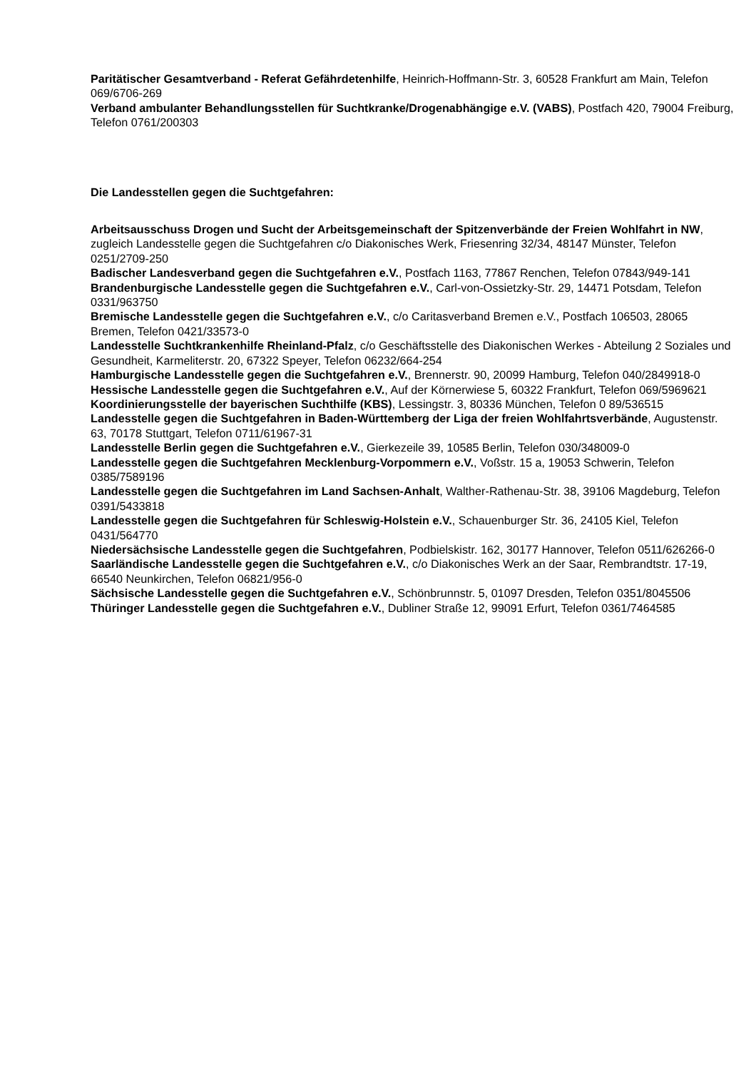Paritätischer Gesamtverband - Referat Gefährdetenhilfe, Heinrich-Hoffmann-Str. 3, 60528 Frankfurt am Main, Telefon 069/6706-269
Verband ambulanter Behandlungsstellen für Suchtkranke/Drogenabhängige e.V. (VABS), Postfach 420, 79004 Freiburg, Telefon 0761/200303
Die Landesstellen gegen die Suchtgefahren:
Arbeitsausschuss Drogen und Sucht der Arbeitsgemeinschaft der Spitzenverbände der Freien Wohlfahrt in NW, zugleich Landesstelle gegen die Suchtgefahren c/o Diakonisches Werk, Friesenring 32/34, 48147 Münster, Telefon 0251/2709-250
Badischer Landesverband gegen die Suchtgefahren e.V., Postfach 1163, 77867 Renchen, Telefon 07843/949-141
Brandenburgische Landesstelle gegen die Suchtgefahren e.V., Carl-von-Ossietzky-Str. 29, 14471 Potsdam, Telefon 0331/963750
Bremische Landesstelle gegen die Suchtgefahren e.V., c/o Caritasverband Bremen e.V., Postfach 106503, 28065 Bremen, Telefon 0421/33573-0
Landesstelle Suchtkrankenhilfe Rheinland-Pfalz, c/o Geschäftsstelle des Diakonischen Werkes - Abteilung 2 Soziales und Gesundheit, Karmeliterstr. 20, 67322 Speyer, Telefon 06232/664-254
Hamburgische Landesstelle gegen die Suchtgefahren e.V., Brennerstr. 90, 20099 Hamburg, Telefon 040/2849918-0
Hessische Landesstelle gegen die Suchtgefahren e.V., Auf der Körnerwiese 5, 60322 Frankfurt, Telefon 069/5969621
Koordinierungsstelle der bayerischen Suchthilfe (KBS), Lessingstr. 3, 80336 München, Telefon 0 89/536515
Landesstelle gegen die Suchtgefahren in Baden-Württemberg der Liga der freien Wohlfahrtsverbände, Augustenstr. 63, 70178 Stuttgart, Telefon 0711/61967-31
Landesstelle Berlin gegen die Suchtgefahren e.V., Gierkezeile 39, 10585 Berlin, Telefon 030/348009-0
Landesstelle gegen die Suchtgefahren Mecklenburg-Vorpommern e.V., Voßstr. 15 a, 19053 Schwerin, Telefon 0385/7589196
Landesstelle gegen die Suchtgefahren im Land Sachsen-Anhalt, Walther-Rathenau-Str. 38, 39106 Magdeburg, Telefon 0391/5433818
Landesstelle gegen die Suchtgefahren für Schleswig-Holstein e.V., Schauenburger Str. 36, 24105 Kiel, Telefon 0431/564770
Niedersächsische Landesstelle gegen die Suchtgefahren, Podbielskistr. 162, 30177 Hannover, Telefon 0511/626266-0
Saarländische Landesstelle gegen die Suchtgefahren e.V., c/o Diakonisches Werk an der Saar, Rembrandtstr. 17-19, 66540 Neunkirchen, Telefon 06821/956-0
Sächsische Landesstelle gegen die Suchtgefahren e.V., Schönbrunnstr. 5, 01097 Dresden, Telefon 0351/8045506
Thüringer Landesstelle gegen die Suchtgefahren e.V., Dubliner Straße 12, 99091 Erfurt, Telefon 0361/7464585